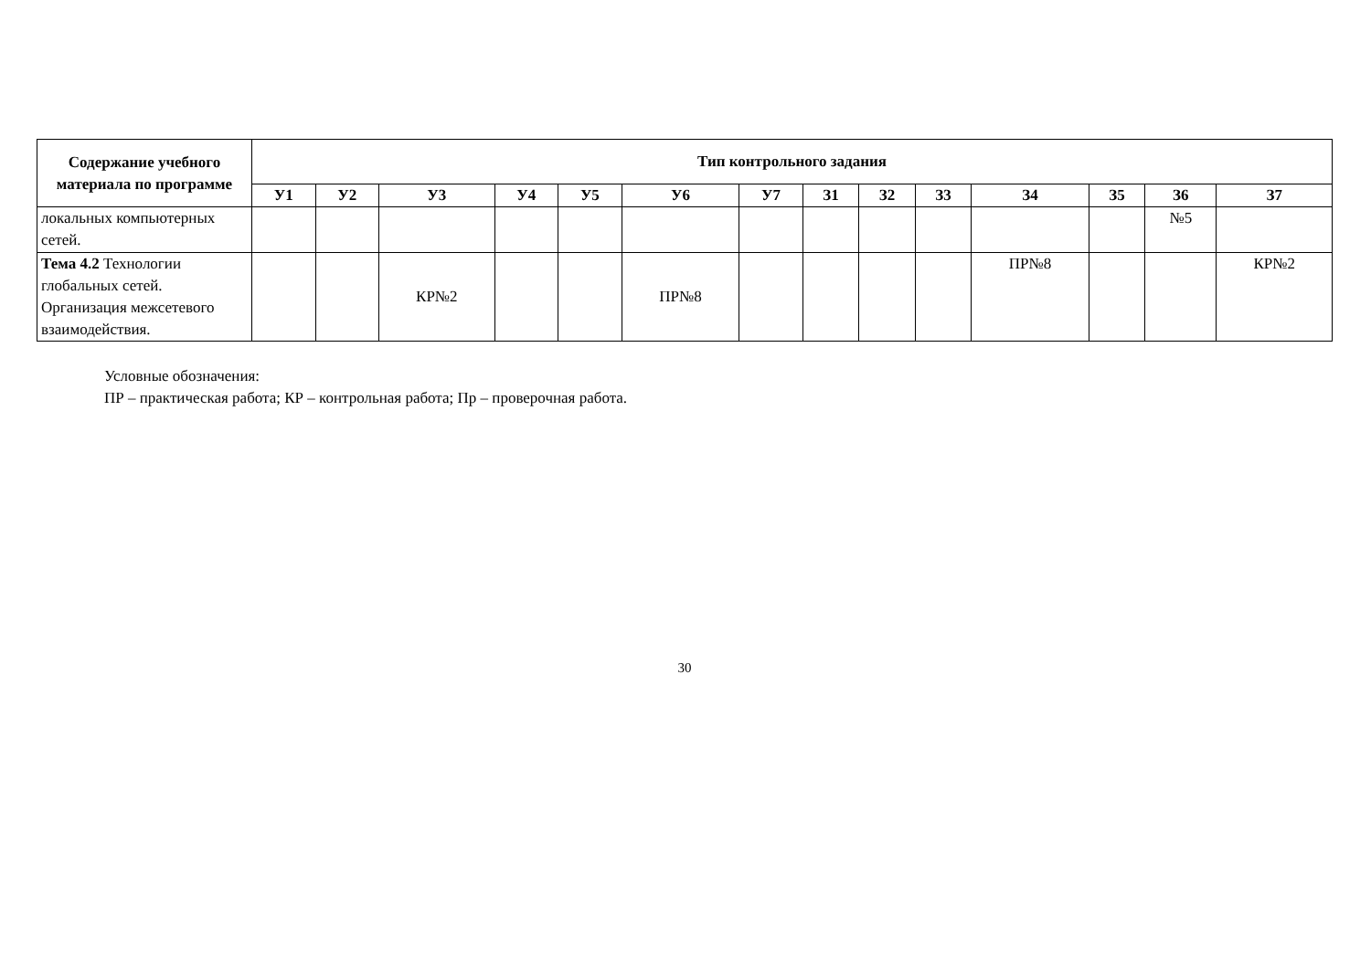| Содержание учебного материала по программе | Тип контрольного задания | | | | | | | | | | | | | |
| --- | --- | --- | --- | --- | --- | --- | --- | --- | --- | --- | --- | --- | --- | --- |
| | У1 | У2 | У3 | У4 | У5 | У6 | У7 | З1 | З2 | З3 | З4 | З5 | З6 | З7 |
| локальных компьютерных сетей. | | | | | | | | | | | | | №5 | |
| Тема 4.2 Технологии глобальных сетей. Организация межсетевого взаимодействия. | | | КР№2 | | | ПР№8 | | | | | ПР№8 | | | КР№2 |
Условные обозначения:
ПР – практическая работа; КР – контрольная работа; Пр – проверочная работа.
30